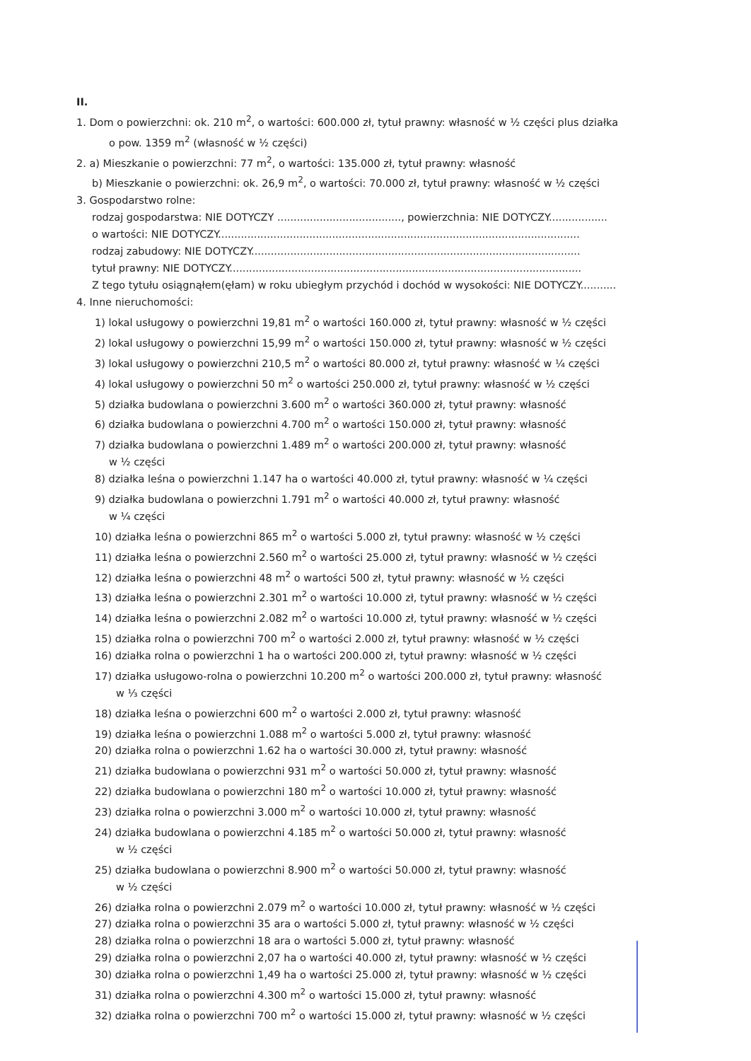II.
1. Dom o powierzchni: ok. 210 m<sup>2</sup>, o wartości: 600.000 zł, tytuł prawny: własność w ½ części plus działka
o pow. 1359 m<sup>2</sup> (własność w ½ części)
2. a) Mieszkanie o powierzchni: 77 m<sup>2</sup>, o wartości: 135.000 zł, tytuł prawny: własność
b) Mieszkanie o powierzchni: ok. 26,9 m<sup>2</sup>, o wartości: 70.000 zł, tytuł prawny: własność w ½ części
3. Gospodarstwo rolne:
rodzaj gospodarstwa: NIE DOTYCZY ......................................, powierzchnia: NIE DOTYCZY..................
o wartości: NIE DOTYCZY...............................................................................................................
rodzaj zabudowy: NIE DOTYCZY.....................................................................................................
tytuł prawny: NIE DOTYCZY............................................................................................................
Z tego tytułu osiągnąłem(ęłam) w roku ubiegłym przychód i dochód w wysokości: NIE DOTYCZY...........
4. Inne nieruchomości:
1) lokal usługowy o powierzchni 19,81 m<sup>2</sup> o wartości 160.000 zł, tytuł prawny: własność w ½ części
2) lokal usługowy o powierzchni 15,99 m<sup>2</sup> o wartości 150.000 zł, tytuł prawny: własność w ½ części
3) lokal usługowy o powierzchni 210,5 m<sup>2</sup> o wartości 80.000 zł, tytuł prawny: własność w ¼ części
4) lokal usługowy o powierzchni 50 m<sup>2</sup> o wartości 250.000 zł, tytuł prawny: własność w ½ części
5) działka budowlana o powierzchni 3.600 m<sup>2</sup> o wartości 360.000 zł, tytuł prawny: własność
6) działka budowlana o powierzchni 4.700 m<sup>2</sup> o wartości 150.000 zł, tytuł prawny: własność
7) działka budowlana o powierzchni 1.489 m<sup>2</sup> o wartości 200.000 zł, tytuł prawny: własność
w ½ części
8) działka leśna o powierzchni 1.147 ha o wartości 40.000 zł, tytuł prawny: własność w ¼ części
9) działka budowlana o powierzchni 1.791 m<sup>2</sup> o wartości 40.000 zł, tytuł prawny: własność
w ¼ części
10) działka leśna o powierzchni 865 m<sup>2</sup> o wartości 5.000 zł, tytuł prawny: własność w ½ części
11) działka leśna o powierzchni 2.560 m<sup>2</sup> o wartości 25.000 zł, tytuł prawny: własność w ½ części
12) działka leśna o powierzchni 48 m<sup>2</sup> o wartości 500 zł, tytuł prawny: własność w ½ części
13) działka leśna o powierzchni 2.301 m<sup>2</sup> o wartości 10.000 zł, tytuł prawny: własność w ½ części
14) działka leśna o powierzchni 2.082 m<sup>2</sup> o wartości 10.000 zł, tytuł prawny: własność w ½ części
15) działka rolna o powierzchni 700 m<sup>2</sup> o wartości 2.000 zł, tytuł prawny: własność w ½ części
16) działka rolna o powierzchni 1 ha o wartości 200.000 zł, tytuł prawny: własność w ½ części
17) działka usługowo-rolna o powierzchni 10.200 m<sup>2</sup> o wartości 200.000 zł, tytuł prawny: własność
w ⅓ części
18) działka leśna o powierzchni 600 m<sup>2</sup> o wartości 2.000 zł, tytuł prawny: własność
19) działka leśna o powierzchni 1.088 m<sup>2</sup> o wartości 5.000 zł, tytuł prawny: własność
20) działka rolna o powierzchni 1.62 ha o wartości 30.000 zł, tytuł prawny: własność
21) działka budowlana o powierzchni 931 m<sup>2</sup> o wartości 50.000 zł, tytuł prawny: własność
22) działka budowlana o powierzchni 180 m<sup>2</sup> o wartości 10.000 zł, tytuł prawny: własność
23) działka rolna o powierzchni 3.000 m<sup>2</sup> o wartości 10.000 zł, tytuł prawny: własność
24) działka budowlana o powierzchni 4.185 m<sup>2</sup> o wartości 50.000 zł, tytuł prawny: własność
w ½ części
25) działka budowlana o powierzchni 8.900 m<sup>2</sup> o wartości 50.000 zł, tytuł prawny: własność
w ½ części
26) działka rolna o powierzchni 2.079 m<sup>2</sup> o wartości 10.000 zł, tytuł prawny: własność w ½ części
27) działka rolna o powierzchni 35 ara o wartości 5.000 zł, tytuł prawny: własność w ½ części
28) działka rolna o powierzchni 18 ara o wartości 5.000 zł, tytuł prawny: własność
29) działka rolna o powierzchni 2,07 ha o wartości 40.000 zł, tytuł prawny: własność w ½ części
30) działka rolna o powierzchni 1,49 ha o wartości 25.000 zł, tytuł prawny: własność w ½ części
31) działka rolna o powierzchni 4.300 m<sup>2</sup> o wartości 15.000 zł, tytuł prawny: własność
32) działka rolna o powierzchni 700 m<sup>2</sup> o wartości 15.000 zł, tytuł prawny: własność w ½ części